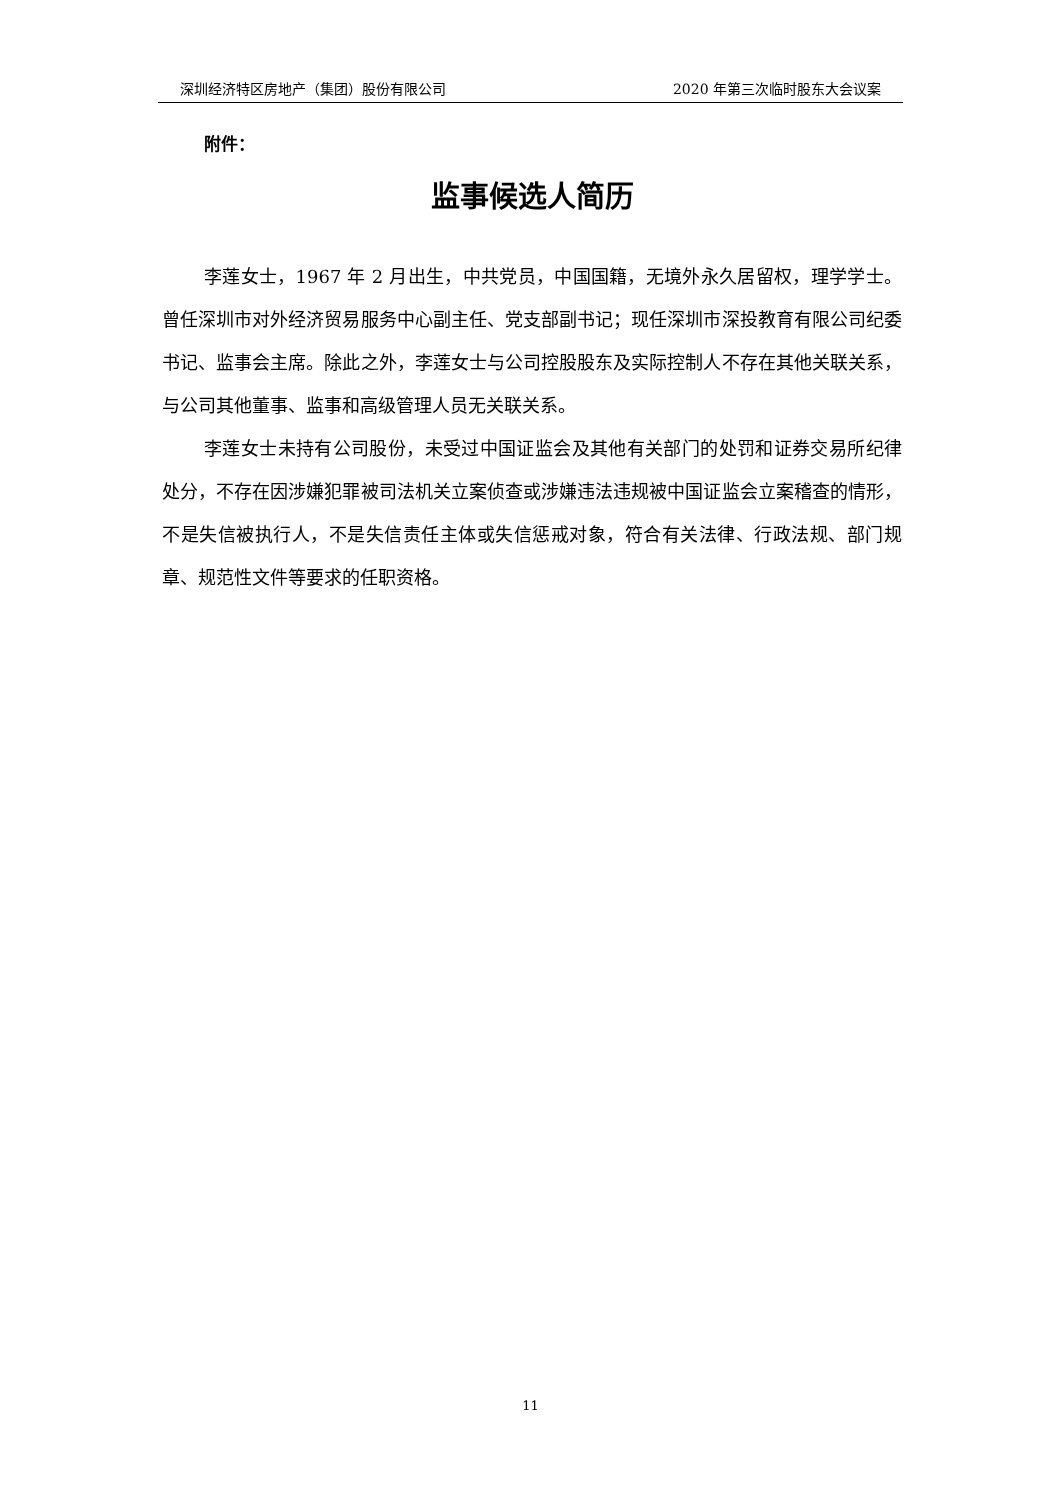深圳经济特区房地产（集团）股份有限公司 2020 年第三次临时股东大会议案
附件：
监事候选人简历
李莲女士，1967 年 2 月出生，中共党员，中国国籍，无境外永久居留权，理学学士。曾任深圳市对外经济贸易服务中心副主任、党支部副书记；现任深圳市深投教育有限公司纪委书记、监事会主席。除此之外，李莲女士与公司控股股东及实际控制人不存在其他关联关系，与公司其他董事、监事和高级管理人员无关联关系。
李莲女士未持有公司股份，未受过中国证监会及其他有关部门的处罚和证券交易所纪律处分，不存在因涉嫌犯罪被司法机关立案侦查或涉嫌违法违规被中国证监会立案稽查的情形，不是失信被执行人，不是失信责任主体或失信惩戒对象，符合有关法律、行政法规、部门规章、规范性文件等要求的任职资格。
11